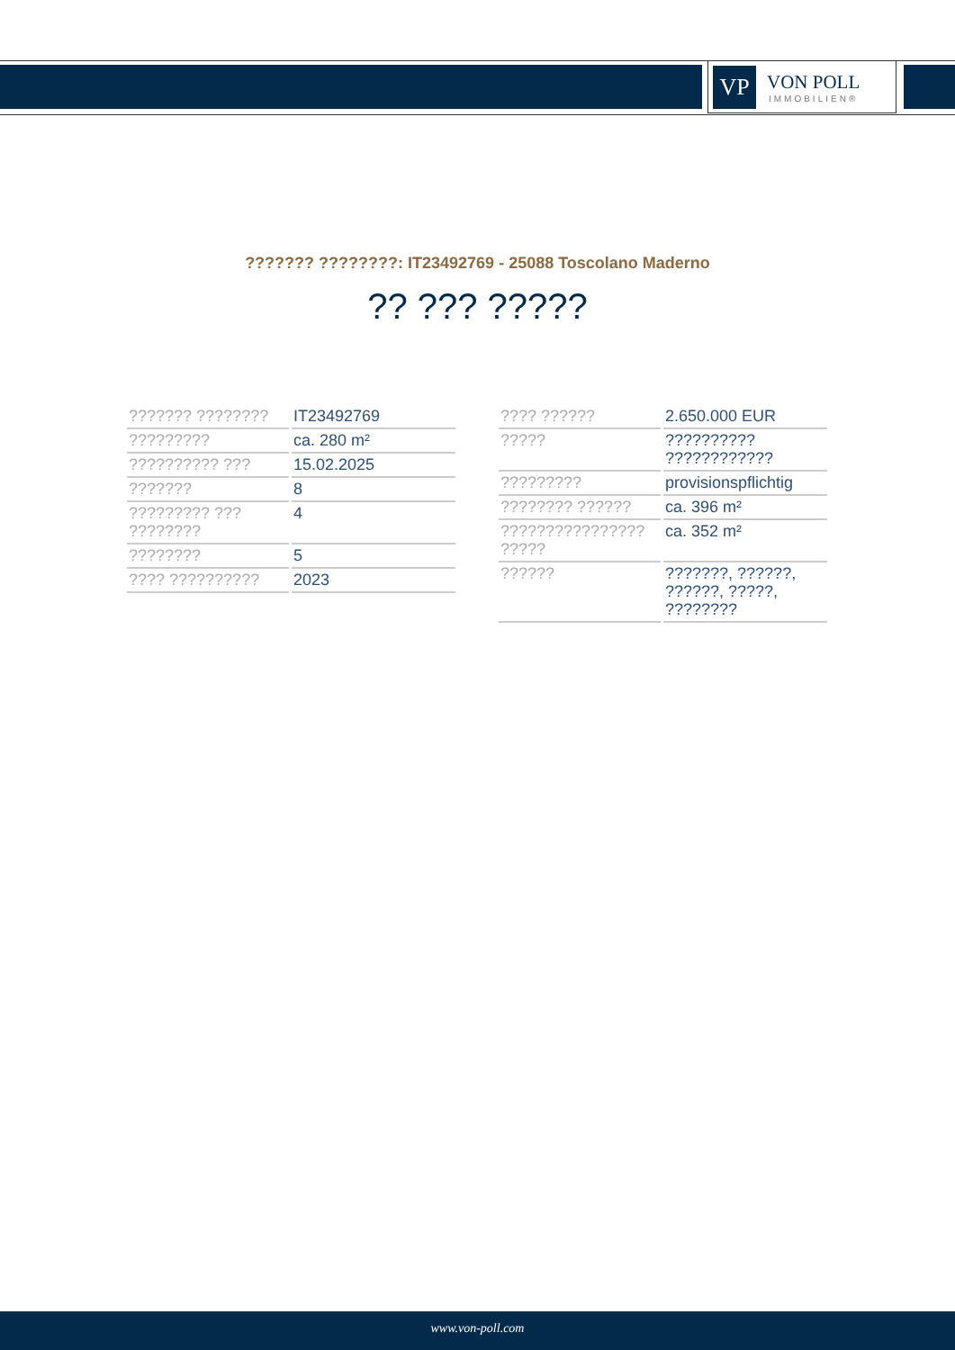VP
VON POLL
IMMOBILIEN®
??????? ????????: IT23492769 - 25088 Toscolano Maderno
?? ??? ?????
| ??????? ???????? | IT23492769 |
| ????????? | ca. 280 m² |
| ?????????? ??? | 15.02.2025 |
| ??????? | 8 |
| ????????? ??? ???????? | 4 |
| ???????? | 5 |
| ???? ?????????? | 2023 |
| ???? ?????? | 2.650.000 EUR |
| ????? | ?????????? ???????????? |
| ????????? | provisionspflichtig |
| ???????? ?????? | ca. 396 m² |
| ???????????????? ????? | ca. 352 m² |
| ?????? | ???????, ??????, ??????, ?????, ???????? |
www.von-poll.com